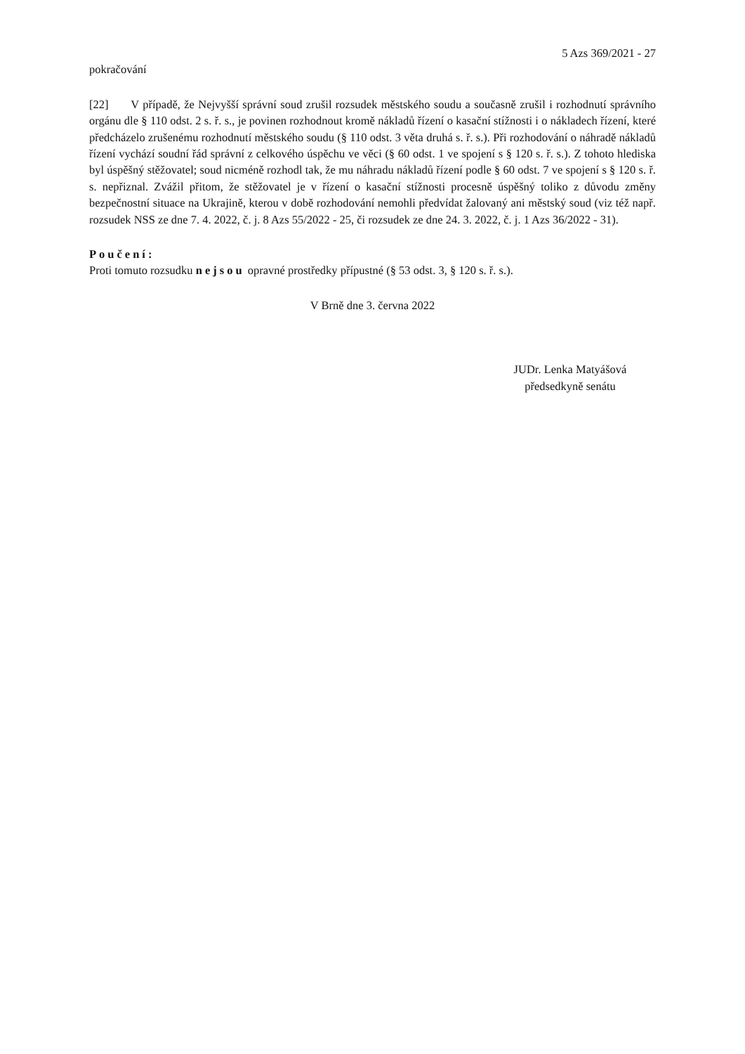5 Azs 369/2021 - 27
pokračování
[22] V případě, že Nejvyšší správní soud zrušil rozsudek městského soudu a současně zrušil i rozhodnutí správního orgánu dle § 110 odst. 2 s. ř. s., je povinen rozhodnout kromě nákladů řízení o kasační stížnosti i o nákladech řízení, které předcházelo zrušenému rozhodnutí městského soudu (§ 110 odst. 3 věta druhá s. ř. s.). Při rozhodování o náhradě nákladů řízení vychází soudní řád správní z celkového úspěchu ve věci (§ 60 odst. 1 ve spojení s § 120 s. ř. s.). Z tohoto hlediska byl úspěšný stěžovatel; soud nicméně rozhodl tak, že mu náhradu nákladů řízení podle § 60 odst. 7 ve spojení s § 120 s. ř. s. nepřiznal. Zvážil přitom, že stěžovatel je v řízení o kasační stížnosti procesně úspěšný toliko z důvodu změny bezpečnostní situace na Ukrajině, kterou v době rozhodování nemohli předvídat žalovaný ani městský soud (viz též např. rozsudek NSS ze dne 7. 4. 2022, č. j. 8 Azs 55/2022 - 25, či rozsudek ze dne 24. 3. 2022, č. j. 1 Azs 36/2022 - 31).
Poučení:
Proti tomuto rozsudku nejsou opravné prostředky přípustné (§ 53 odst. 3, § 120 s. ř. s.).
V Brně dne 3. června 2022
JUDr. Lenka Matyášová
předsedkyně senátu